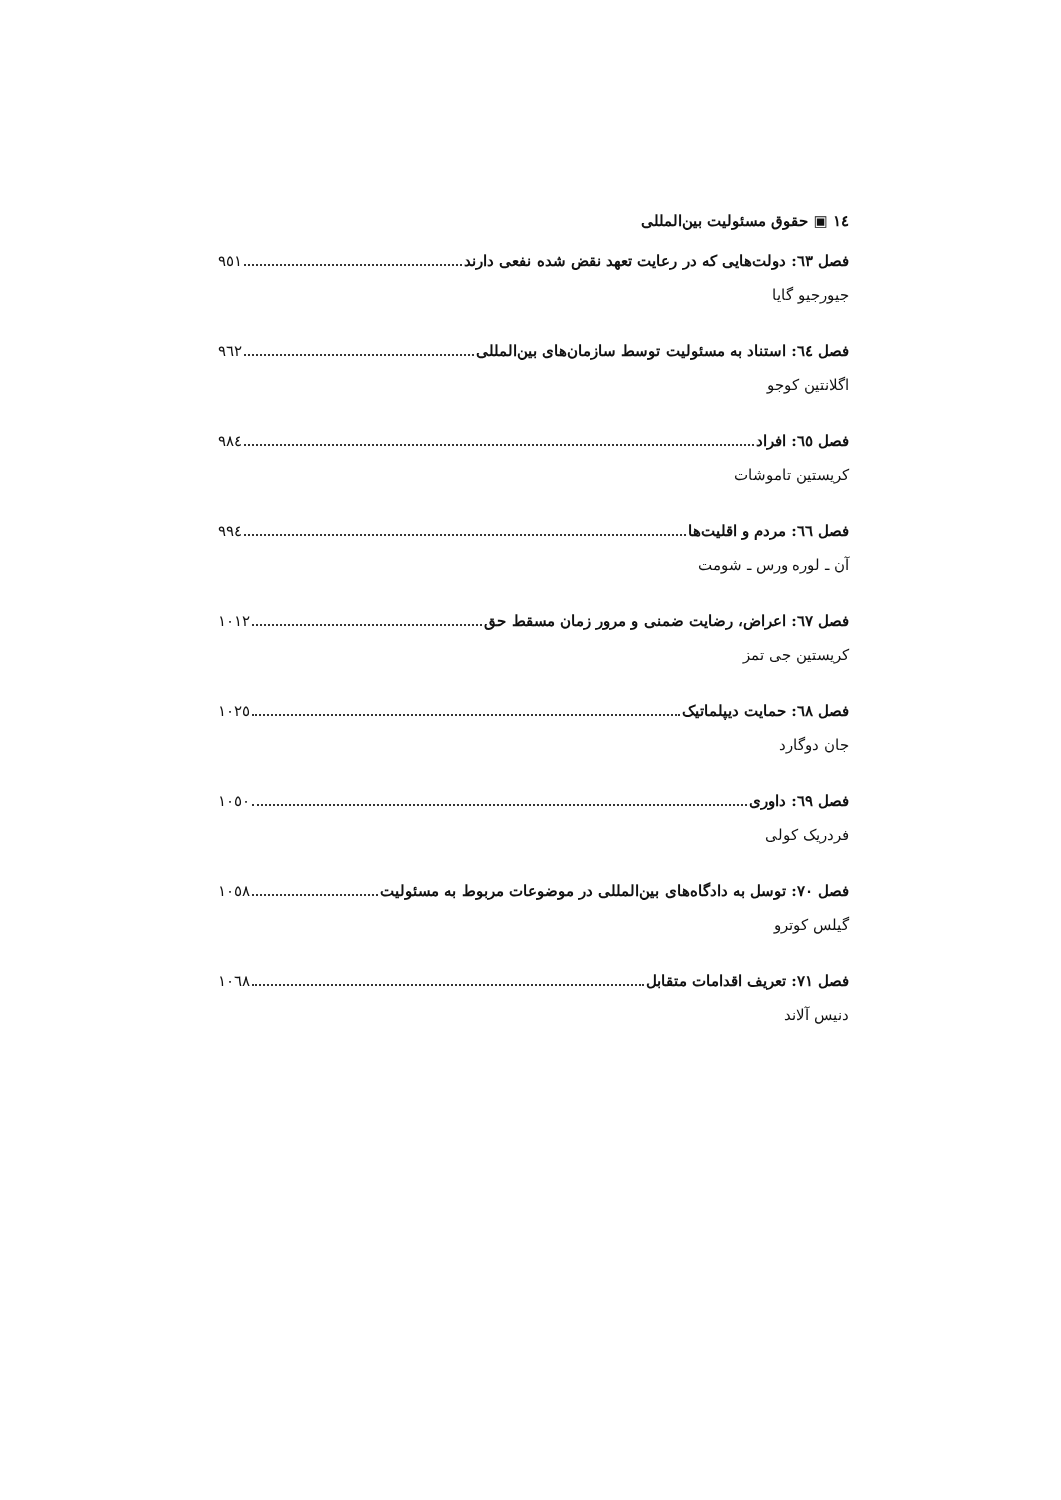١٤ ▣ حقوق مسئولیت بین‌المللی
فصل ٦٣: دولت‌هایی که در رعایت تعهد نقض شده نفعی دارند ٩٥١
جیورجیو گایا
فصل ٦٤: استناد به مسئولیت توسط سازمان‌های بین‌المللی ٩٦٢
اگلانتین کوجو
فصل ٦٥: افراد ٩٨٤
کریستین تاموشات
فصل ٦٦: مردم و اقلیت‌ها ٩٩٤
آن ـ لوره ورس ـ شومت
فصل ٦٧: اعراض، رضایت ضمنی و مرور زمان مسقط حق ١٠١٢
کریستین جی تمز
فصل ٦٨: حمایت دیپلماتیک ١٠٢٥
جان دوگارد
فصل ٦٩: داوری ١٠٥٠
فردریک کولی
فصل ٧٠: توسل به دادگاه‌های بین‌المللی در موضوعات مربوط به مسئولیت ١٠٥٨
گیلس کوترو
فصل ٧١: تعریف اقدامات متقابل ١٠٦٨
دنیس آلاند